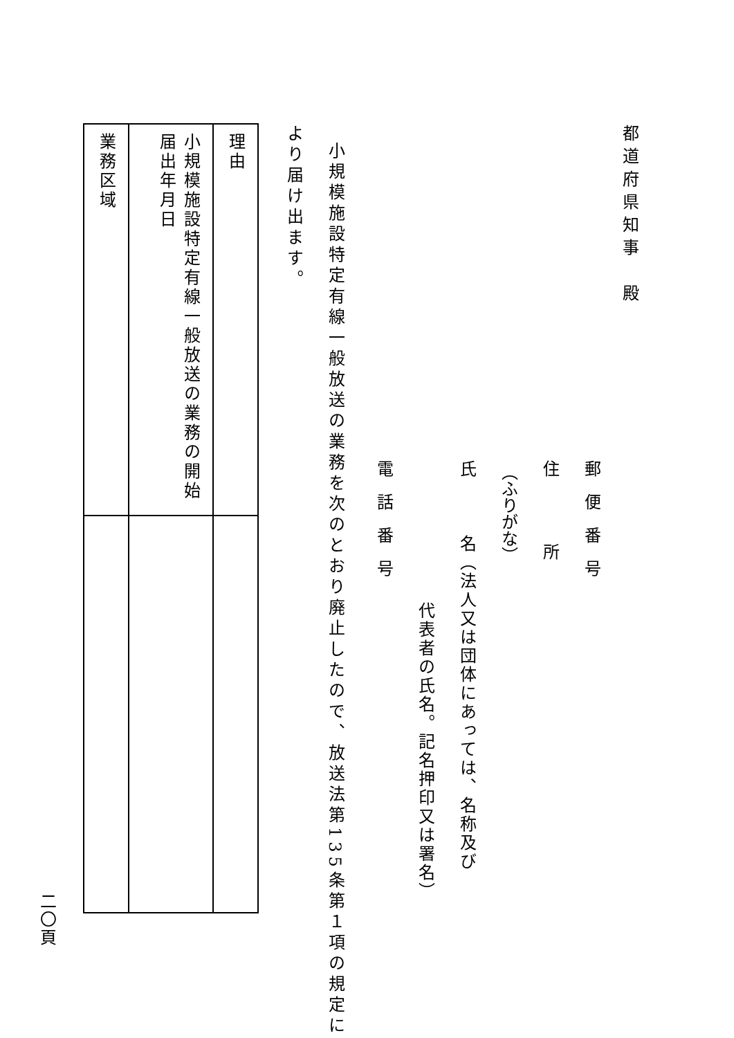都道府県知事　殿
郵　便　番　号
住　　　　所
（ふりがな）
氏　　　名（法人又は団体にあっては、名称及び
代表者の氏名。記名押印又は署名）
電　話　番　号
小規模施設特定有線一般放送の業務を次のとおり廃止したので、放送法第135条第１項の規定に
より届け出ます。
| 理由 | |
| 小規模施設特定有線一般放送の業務の開始届出年月日 | |
| 業務区域 | |
二〇頁